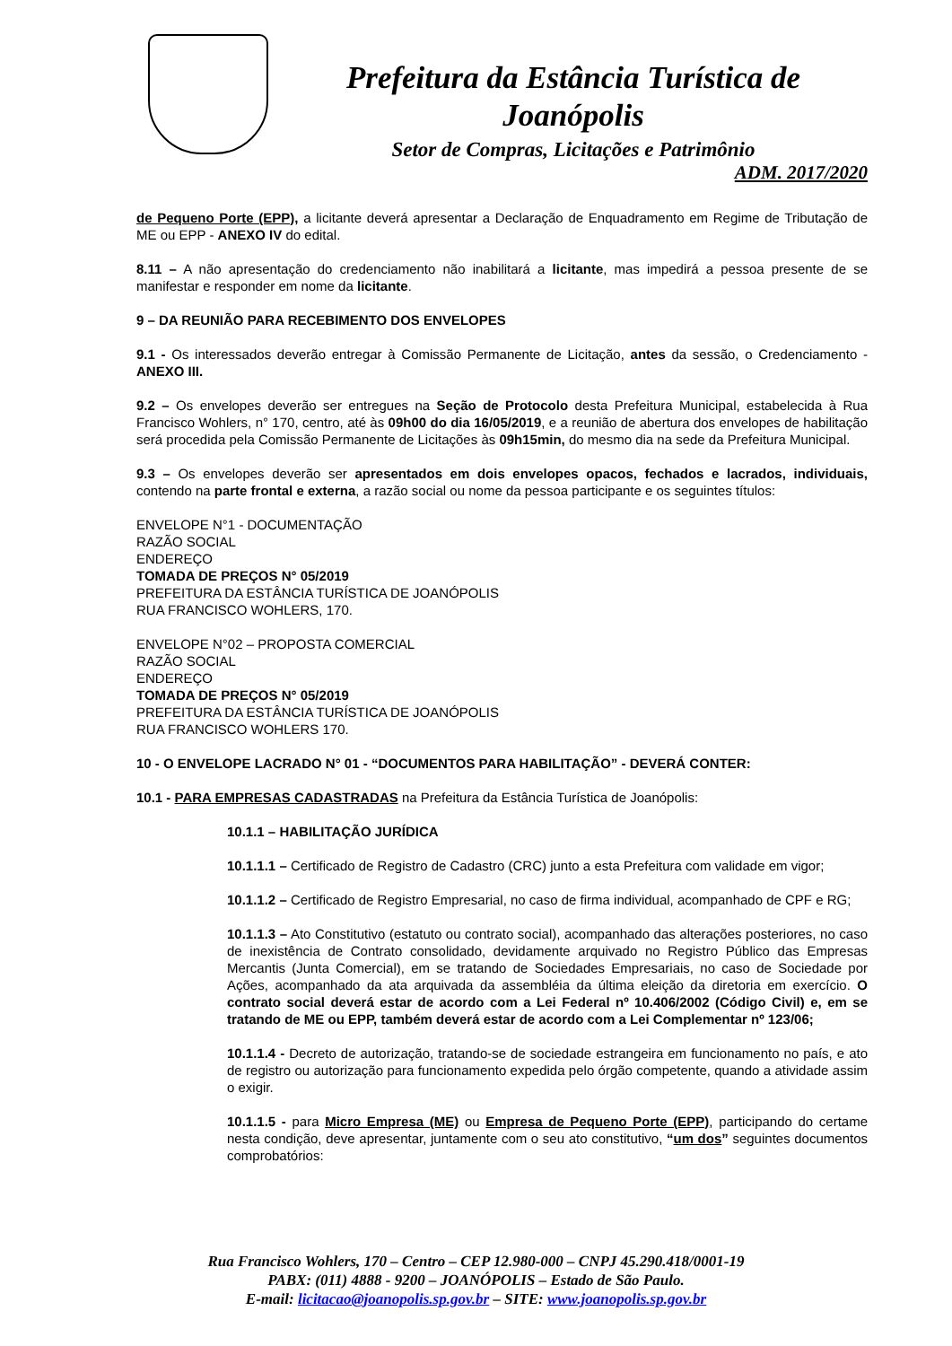Prefeitura da Estância Turística de Joanópolis
Setor de Compras, Licitações e Patrimônio
ADM. 2017/2020
de Pequeno Porte (EPP), a licitante deverá apresentar a Declaração de Enquadramento em Regime de Tributação de ME ou EPP - ANEXO IV do edital.
8.11 – A não apresentação do credenciamento não inabilitará a licitante, mas impedirá a pessoa presente de se manifestar e responder em nome da licitante.
9 – DA REUNIÃO PARA RECEBIMENTO DOS ENVELOPES
9.1 - Os interessados deverão entregar à Comissão Permanente de Licitação, antes da sessão, o Credenciamento - ANEXO III.
9.2 – Os envelopes deverão ser entregues na Seção de Protocolo desta Prefeitura Municipal, estabelecida à Rua Francisco Wohlers, n° 170, centro, até às 09h00 do dia 16/05/2019, e a reunião de abertura dos envelopes de habilitação será procedida pela Comissão Permanente de Licitações às 09h15min, do mesmo dia na sede da Prefeitura Municipal.
9.3 – Os envelopes deverão ser apresentados em dois envelopes opacos, fechados e lacrados, individuais, contendo na parte frontal e externa, a razão social ou nome da pessoa participante e os seguintes títulos:
ENVELOPE N°1 - DOCUMENTAÇÃO
RAZÃO SOCIAL
ENDEREÇO
TOMADA DE PREÇOS N° 05/2019
PREFEITURA DA ESTÂNCIA TURÍSTICA DE JOANÓPOLIS
RUA FRANCISCO WOHLERS, 170.
ENVELOPE N°02 – PROPOSTA COMERCIAL
RAZÃO SOCIAL
ENDEREÇO
TOMADA DE PREÇOS N° 05/2019
PREFEITURA DA ESTÂNCIA TURÍSTICA DE JOANÓPOLIS
RUA FRANCISCO WOHLERS 170.
10 - O ENVELOPE LACRADO N° 01 - “DOCUMENTOS PARA HABILITAÇÃO” - DEVERÁ CONTER:
10.1 - PARA EMPRESAS CADASTRADAS na Prefeitura da Estância Turística de Joanópolis:
10.1.1 – HABILITAÇÃO JURÍDICA
10.1.1.1 – Certificado de Registro de Cadastro (CRC) junto a esta Prefeitura com validade em vigor;
10.1.1.2 – Certificado de Registro Empresarial, no caso de firma individual, acompanhado de CPF e RG;
10.1.1.3 – Ato Constitutivo (estatuto ou contrato social), acompanhado das alterações posteriores, no caso de inexistência de Contrato consolidado, devidamente arquivado no Registro Público das Empresas Mercantis (Junta Comercial), em se tratando de Sociedades Empresariais, no caso de Sociedade por Ações, acompanhado da ata arquivada da assembléia da última eleição da diretoria em exercício. O contrato social deverá estar de acordo com a Lei Federal nº 10.406/2002 (Código Civil) e, em se tratando de ME ou EPP, também deverá estar de acordo com a Lei Complementar nº 123/06;
10.1.1.4 - Decreto de autorização, tratando-se de sociedade estrangeira em funcionamento no país, e ato de registro ou autorização para funcionamento expedida pelo órgão competente, quando a atividade assim o exigir.
10.1.1.5 - para Micro Empresa (ME) ou Empresa de Pequeno Porte (EPP), participando do certame nesta condição, deve apresentar, juntamente com o seu ato constitutivo, “um dos” seguintes documentos comprobatórios:
Rua Francisco Wohlers, 170 – Centro – CEP 12.980-000 – CNPJ 45.290.418/0001-19
PABX: (011) 4888 - 9200 – JOANÓPOLIS – Estado de São Paulo.
E-mail: licitacao@joanopolis.sp.gov.br – SITE: www.joanopolis.sp.gov.br